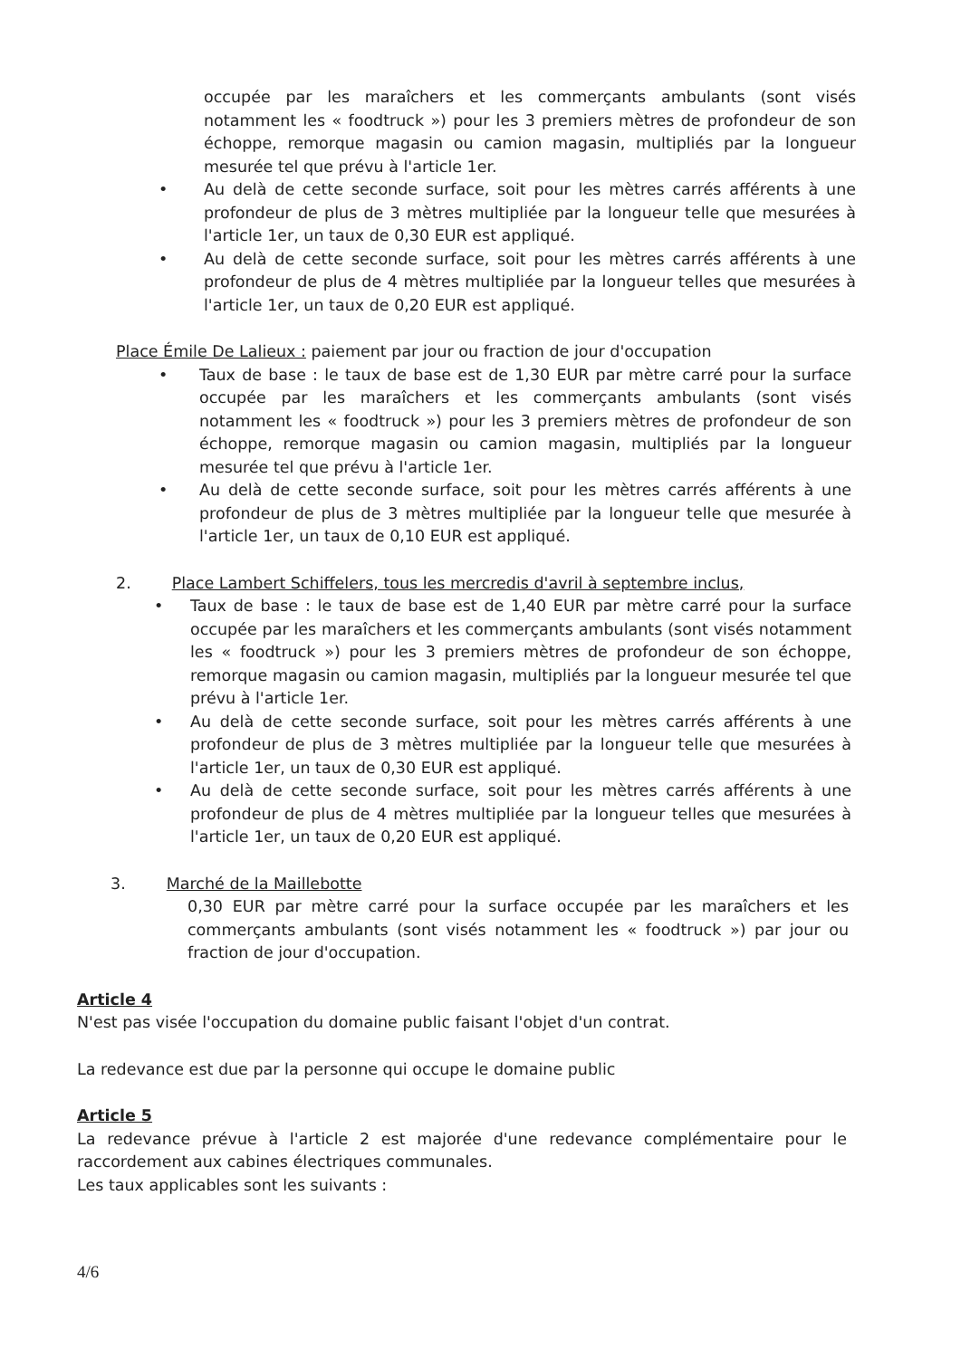occupée par les maraîchers et les commerçants ambulants (sont visés notamment les « foodtruck ») pour les 3 premiers mètres de profondeur de son échoppe, remorque magasin ou camion magasin, multipliés par la longueur mesurée tel que prévu à l'article 1er.
• Au delà de cette seconde surface, soit pour les mètres carrés afférents à une profondeur de plus de 3 mètres multipliée par la longueur telle que mesurées à l'article 1er, un taux de 0,30 EUR est appliqué.
• Au delà de cette seconde surface, soit pour les mètres carrés afférents à une profondeur de plus de 4 mètres multipliée par la longueur telles que mesurées à l'article 1er, un taux de 0,20 EUR est appliqué.
Place Émile De Lalieux : paiement par jour ou fraction de jour d'occupation
• Taux de base : le taux de base est de 1,30 EUR par mètre carré pour la surface occupée par les maraîchers et les commerçants ambulants (sont visés notamment les « foodtruck ») pour les 3 premiers mètres de profondeur de son échoppe, remorque magasin ou camion magasin, multipliés par la longueur mesurée tel que prévu à l'article 1er.
• Au delà de cette seconde surface, soit pour les mètres carrés afférents à une profondeur de plus de 3 mètres multipliée par la longueur telle que mesurée à l'article 1er, un taux de 0,10 EUR est appliqué.
2. Place Lambert Schiffelers, tous les mercredis d'avril à septembre inclus,
• Taux de base : le taux de base est de 1,40 EUR par mètre carré pour la surface occupée par les maraîchers et les commerçants ambulants (sont visés notamment les « foodtruck ») pour les 3 premiers mètres de profondeur de son échoppe, remorque magasin ou camion magasin, multipliés par la longueur mesurée tel que prévu à l'article 1er.
• Au delà de cette seconde surface, soit pour les mètres carrés afférents à une profondeur de plus de 3 mètres multipliée par la longueur telle que mesurées à l'article 1er, un taux de 0,30 EUR est appliqué.
• Au delà de cette seconde surface, soit pour les mètres carrés afférents à une profondeur de plus de 4 mètres multipliée par la longueur telles que mesurées à l'article 1er, un taux de 0,20 EUR est appliqué.
3. Marché de la Maillebotte
0,30 EUR par mètre carré pour la surface occupée par les maraîchers et les commerçants ambulants (sont visés notamment les « foodtruck ») par jour ou fraction de jour d'occupation.
Article 4
N'est pas visée l'occupation du domaine public faisant l'objet d'un contrat.
La redevance est due par la personne qui occupe le domaine public
Article 5
La redevance prévue à l'article 2 est majorée d'une redevance complémentaire pour le raccordement aux cabines électriques communales.
Les taux applicables sont les suivants :
4/6